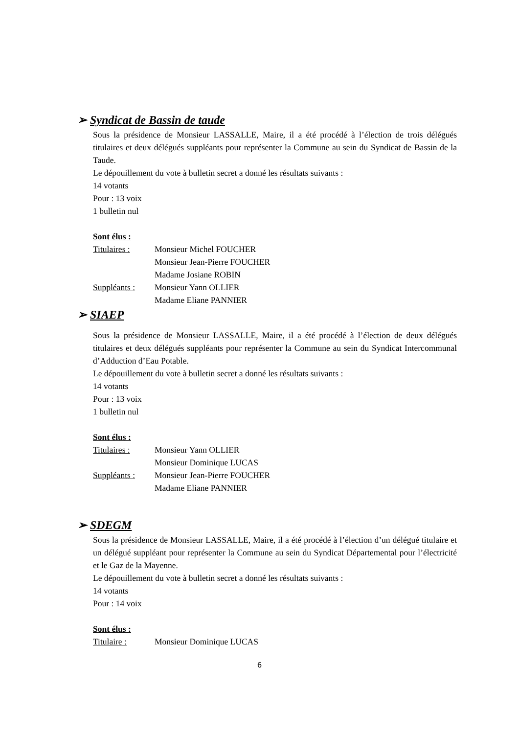➢ Syndicat de Bassin de taude
Sous la présidence de Monsieur LASSALLE, Maire, il a été procédé à l’élection de trois délégués titulaires et deux délégués suppléants pour représenter la Commune au sein du Syndicat de Bassin de la Taude.
Le dépouillement du vote à bulletin secret a donné les résultats suivants :
14 votants
Pour : 13 voix
1 bulletin nul
Sont élus :
Titulaires : Monsieur Michel FOUCHER
Monsieur Jean-Pierre FOUCHER
Madame Josiane ROBIN
Suppléants : Monsieur Yann OLLIER
Madame Eliane PANNIER
➢ SIAEP
Sous la présidence de Monsieur LASSALLE, Maire, il a été procédé à l’élection de deux délégués titulaires et deux délégués suppléants pour représenter la Commune au sein du Syndicat Intercommunal d’Adduction d’Eau Potable.
Le dépouillement du vote à bulletin secret a donné les résultats suivants :
14 votants
Pour : 13 voix
1 bulletin nul
Sont élus :
Titulaires : Monsieur Yann OLLIER
Monsieur Dominique LUCAS
Suppléants : Monsieur Jean-Pierre FOUCHER
Madame Eliane PANNIER
➢ SDEGM
Sous la présidence de Monsieur LASSALLE, Maire, il a été procédé à l’élection d’un délégué titulaire et un délégué suppléant pour représenter la Commune au sein du Syndicat Départemental pour l’électricité et le Gaz de la Mayenne.
Le dépouillement du vote à bulletin secret a donné les résultats suivants :
14 votants
Pour : 14 voix
Sont élus :
Titulaire : Monsieur Dominique LUCAS
6